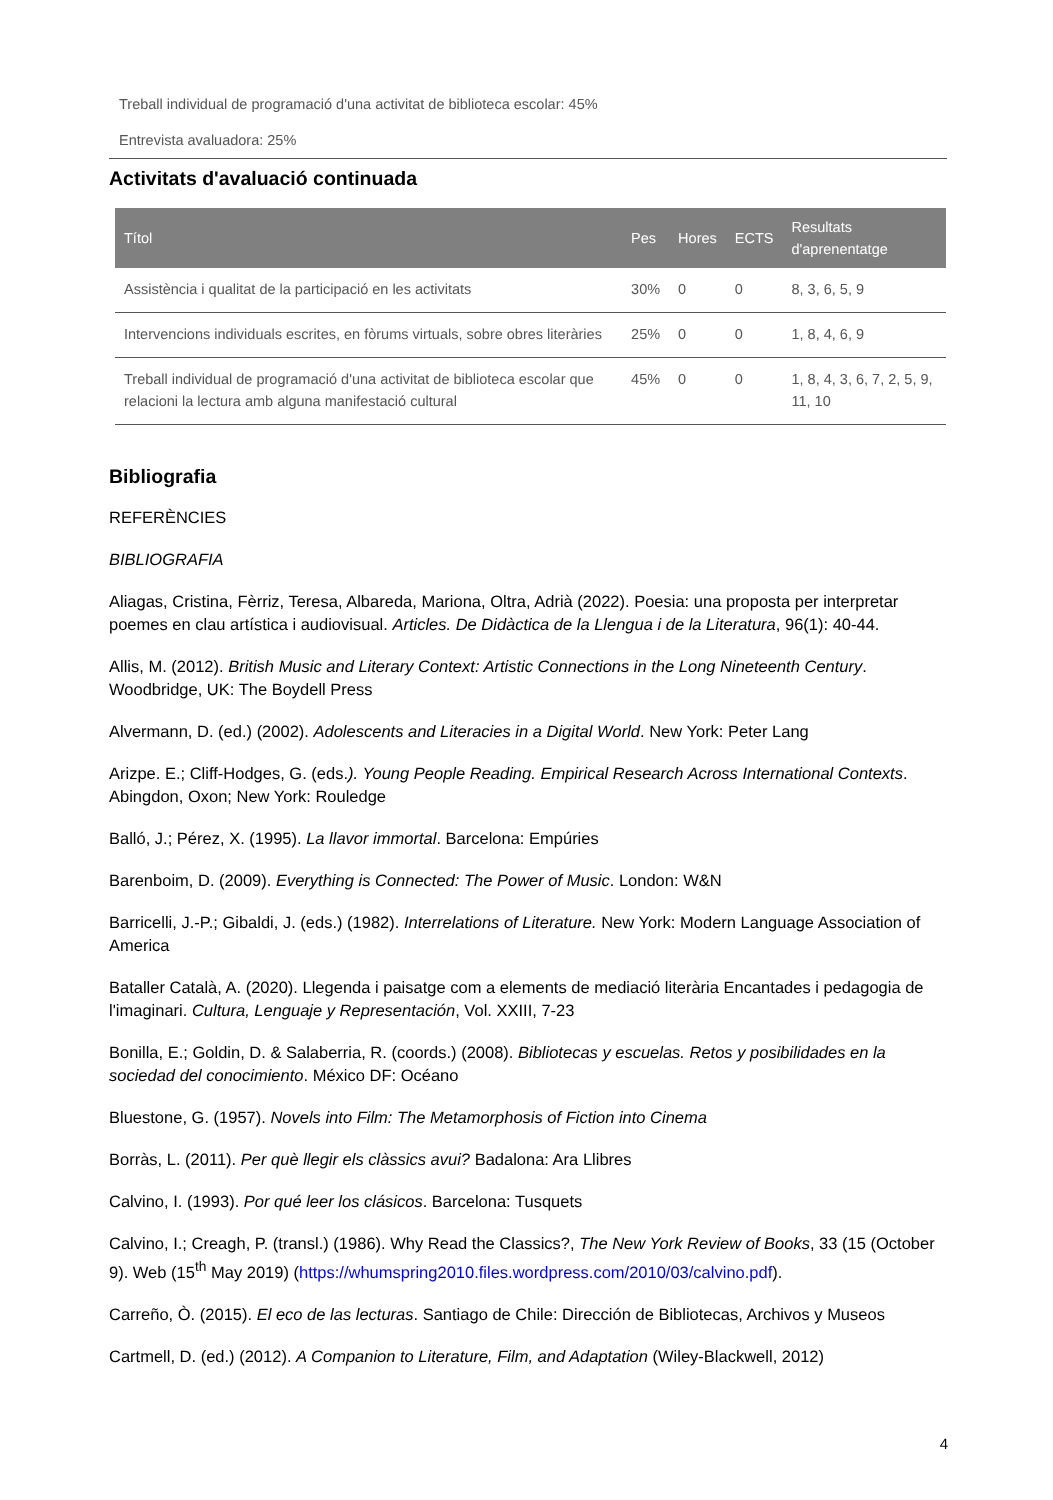Treball individual de programació d'una activitat de biblioteca escolar: 45%
Entrevista avaluadora: 25%
Activitats d'avaluació continuada
| Títol | Pes | Hores | ECTS | Resultats d'aprenentatge |
| --- | --- | --- | --- | --- |
| Assistència i qualitat de la participació en les activitats | 30% | 0 | 0 | 8, 3, 6, 5, 9 |
| Intervencions individuals escrites, en fòrums virtuals, sobre obres literàries | 25% | 0 | 0 | 1, 8, 4, 6, 9 |
| Treball individual de programació d'una activitat de biblioteca escolar que relacioni la lectura amb alguna manifestació cultural | 45% | 0 | 0 | 1, 8, 4, 3, 6, 7, 2, 5, 9, 11, 10 |
Bibliografia
REFERÈNCIES
BIBLIOGRAFIA
Aliagas, Cristina, Fèrriz, Teresa, Albareda, Mariona, Oltra, Adrià (2022). Poesia: una proposta per interpretar poemes en clau artística i audiovisual. Articles. De Didàctica de la Llengua i de la Literatura, 96(1): 40-44.
Allis, M. (2012). British Music and Literary Context: Artistic Connections in the Long Nineteenth Century. Woodbridge, UK: The Boydell Press
Alvermann, D. (ed.) (2002). Adolescents and Literacies in a Digital World. New York: Peter Lang
Arizpe. E.; Cliff-Hodges, G. (eds.). Young People Reading. Empirical Research Across International Contexts. Abingdon, Oxon; New York: Rouledge
Balló, J.; Pérez, X. (1995). La llavor immortal. Barcelona: Empúries
Barenboim, D. (2009). Everything is Connected: The Power of Music. London: W&N
Barricelli, J.-P.; Gibaldi, J. (eds.) (1982). Interrelations of Literature. New York: Modern Language Association of America
Bataller Català, A. (2020). Llegenda i paisatge com a elements de mediació literària Encantades i pedagogia de l'imaginari. Cultura, Lenguaje y Representación, Vol. XXIII, 7-23
Bonilla, E.; Goldin, D. & Salaberria, R. (coords.) (2008). Bibliotecas y escuelas. Retos y posibilidades en la sociedad del conocimiento. México DF: Océano
Bluestone, G. (1957). Novels into Film: The Metamorphosis of Fiction into Cinema
Borràs, L. (2011). Per què llegir els clàssics avui? Badalona: Ara Llibres
Calvino, I. (1993). Por qué leer los clásicos. Barcelona: Tusquets
Calvino, I.; Creagh, P. (transl.) (1986). Why Read the Classics?, The New York Review of Books, 33 (15 (October 9). Web (15<sup>th</sup> May 2019) (https://whumspring2010.files.wordpress.com/2010/03/calvino.pdf).
Carreño, Ò. (2015). El eco de las lecturas. Santiago de Chile: Dirección de Bibliotecas, Archivos y Museos
Cartmell, D. (ed.) (2012). A Companion to Literature, Film, and Adaptation (Wiley-Blackwell, 2012)
4